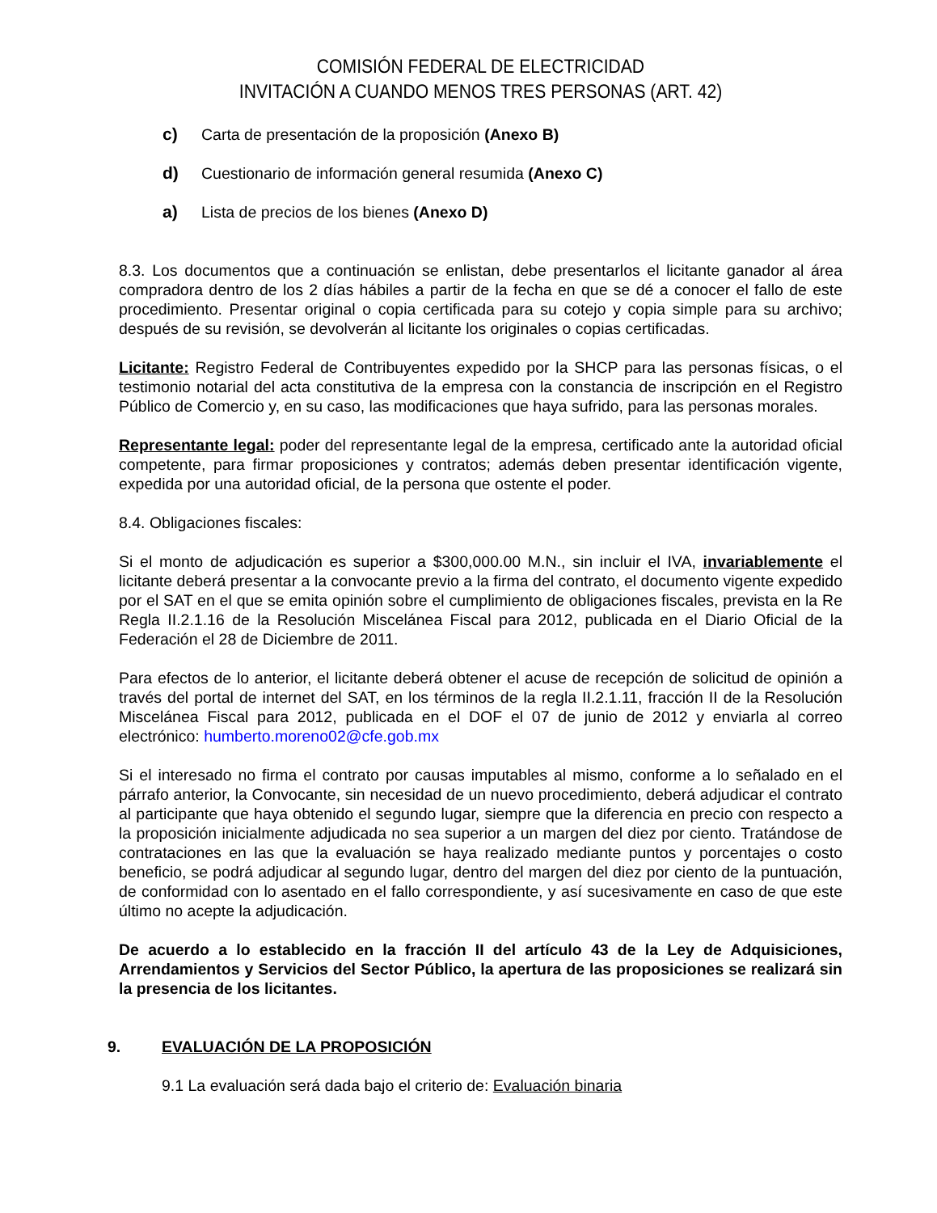COMISIÓN FEDERAL DE ELECTRICIDAD
INVITACIÓN A CUANDO MENOS TRES PERSONAS (ART. 42)
c) Carta de presentación de la proposición (Anexo B)
d) Cuestionario de información general resumida (Anexo C)
a) Lista de precios de los bienes (Anexo D)
8.3. Los documentos que a continuación se enlistan, debe presentarlos el licitante ganador al área compradora dentro de los 2 días hábiles a partir de la fecha en que se dé a conocer el fallo de este procedimiento. Presentar original o copia certificada para su cotejo y copia simple para su archivo; después de su revisión, se devolverán al licitante los originales o copias certificadas.
Licitante: Registro Federal de Contribuyentes expedido por la SHCP para las personas físicas, o el testimonio notarial del acta constitutiva de la empresa con la constancia de inscripción en el Registro Público de Comercio y, en su caso, las modificaciones que haya sufrido, para las personas morales.
Representante legal: poder del representante legal de la empresa, certificado ante la autoridad oficial competente, para firmar proposiciones y contratos; además deben presentar identificación vigente, expedida por una autoridad oficial, de la persona que ostente el poder.
8.4. Obligaciones fiscales:
Si el monto de adjudicación es superior a $300,000.00 M.N., sin incluir el IVA, invariablemente el licitante deberá presentar a la convocante previo a la firma del contrato, el documento vigente expedido por el SAT en el que se emita opinión sobre el cumplimiento de obligaciones fiscales, prevista en la Re Regla II.2.1.16 de la Resolución Miscelánea Fiscal para 2012, publicada en el Diario Oficial de la Federación el 28 de Diciembre de 2011.
Para efectos de lo anterior, el licitante deberá obtener el acuse de recepción de solicitud de opinión a través del portal de internet del SAT, en los términos de la regla II.2.1.11, fracción II de la Resolución Miscelánea Fiscal para 2012, publicada en el DOF el 07 de junio de 2012 y enviarla al correo electrónico: humberto.moreno02@cfe.gob.mx
Si el interesado no firma el contrato por causas imputables al mismo, conforme a lo señalado en el párrafo anterior, la Convocante, sin necesidad de un nuevo procedimiento, deberá adjudicar el contrato al participante que haya obtenido el segundo lugar, siempre que la diferencia en precio con respecto a la proposición inicialmente adjudicada no sea superior a un margen del diez por ciento. Tratándose de contrataciones en las que la evaluación se haya realizado mediante puntos y porcentajes o costo beneficio, se podrá adjudicar al segundo lugar, dentro del margen del diez por ciento de la puntuación, de conformidad con lo asentado en el fallo correspondiente, y así sucesivamente en caso de que este último no acepte la adjudicación.
De acuerdo a lo establecido en la fracción II del artículo 43 de la Ley de Adquisiciones, Arrendamientos y Servicios del Sector Público, la apertura de las proposiciones se realizará sin la presencia de los licitantes.
9. EVALUACIÓN DE LA PROPOSICIÓN
9.1 La evaluación será dada bajo el criterio de: Evaluación binaria